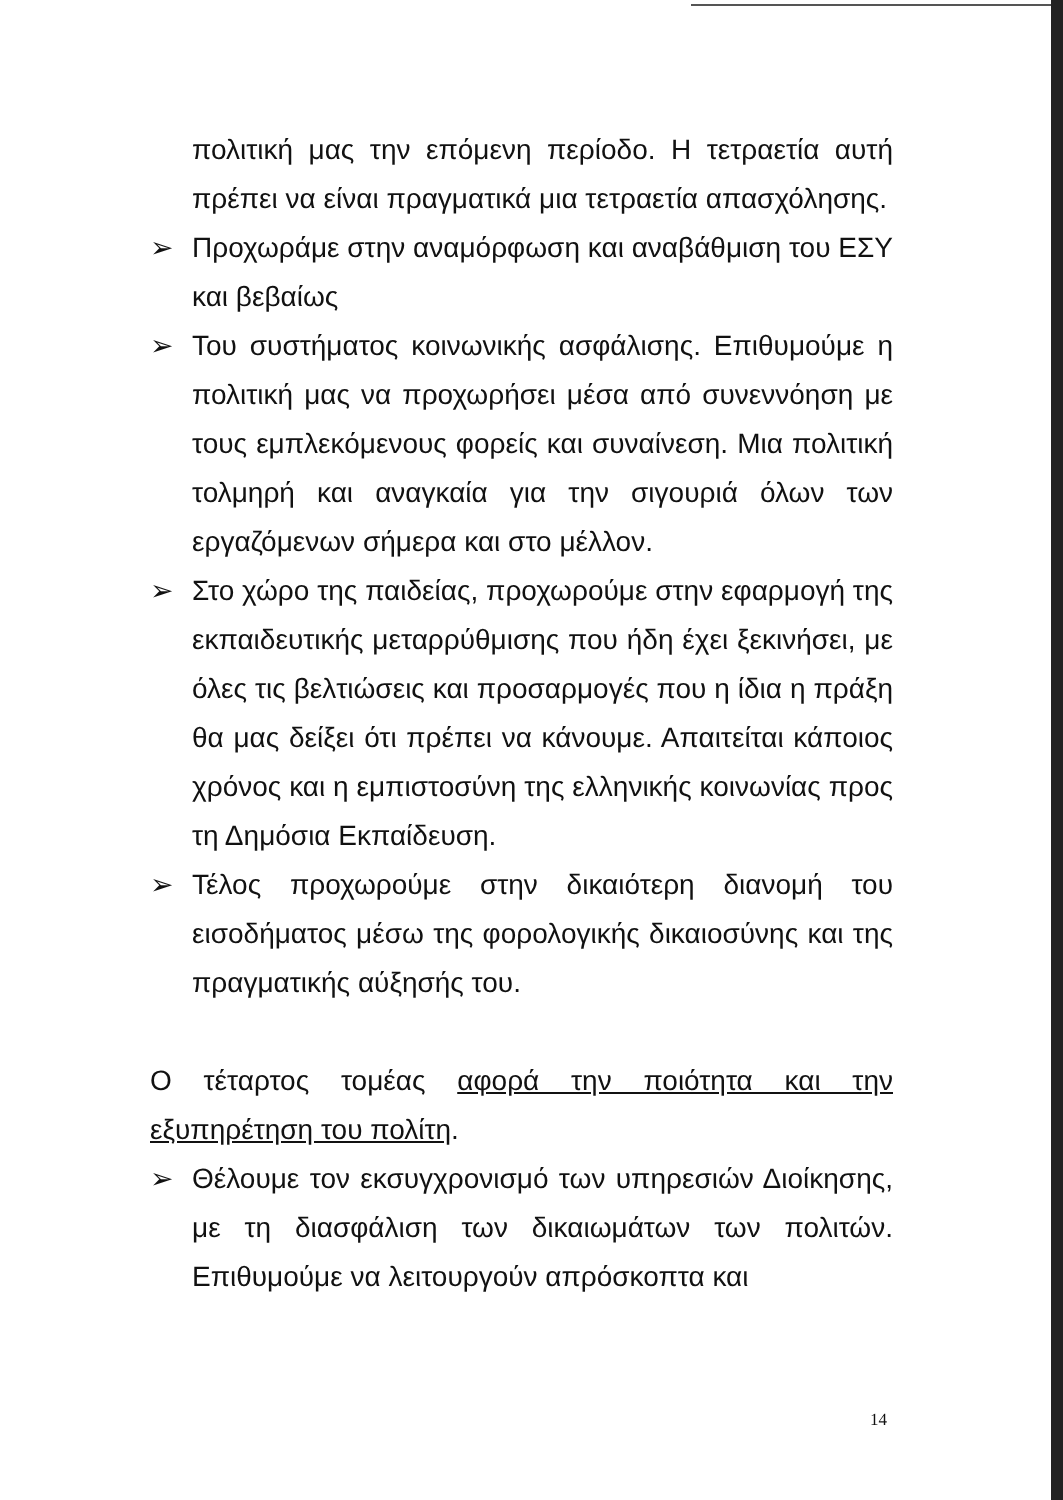πολιτική μας την επόμενη περίοδο. Η τετραετία αυτή πρέπει να είναι πραγματικά μια τετραετία απασχόλησης.
➢ Προχωράμε στην αναμόρφωση και αναβάθμιση του ΕΣΥ και βεβαίως
➢ Του συστήματος κοινωνικής ασφάλισης. Επιθυμούμε η πολιτική μας να προχωρήσει μέσα από συνεννόηση με τους εμπλεκόμενους φορείς και συναίνεση. Μια πολιτική τολμηρή και αναγκαία για την σιγουριά όλων των εργαζόμενων σήμερα και στο μέλλον.
➢ Στο χώρο της παιδείας, προχωρούμε στην εφαρμογή της εκπαιδευτικής μεταρρύθμισης που ήδη έχει ξεκινήσει, με όλες τις βελτιώσεις και προσαρμογές που η ίδια η πράξη θα μας δείξει ότι πρέπει να κάνουμε. Απαιτείται κάποιος χρόνος και η εμπιστοσύνη της ελληνικής κοινωνίας προς τη Δημόσια Εκπαίδευση.
➢ Τέλος προχωρούμε στην δικαιότερη διανομή του εισοδήματος μέσω της φορολογικής δικαιοσύνης και της πραγματικής αύξησής του.
Ο τέταρτος τομέας αφορά την ποιότητα και την εξυπηρέτηση του πολίτη.
➢ Θέλουμε τον εκσυγχρονισμό των υπηρεσιών Διοίκησης, με τη διασφάλιση των δικαιωμάτων των πολιτών. Επιθυμούμε να λειτουργούν απρόσκοπτα και
14